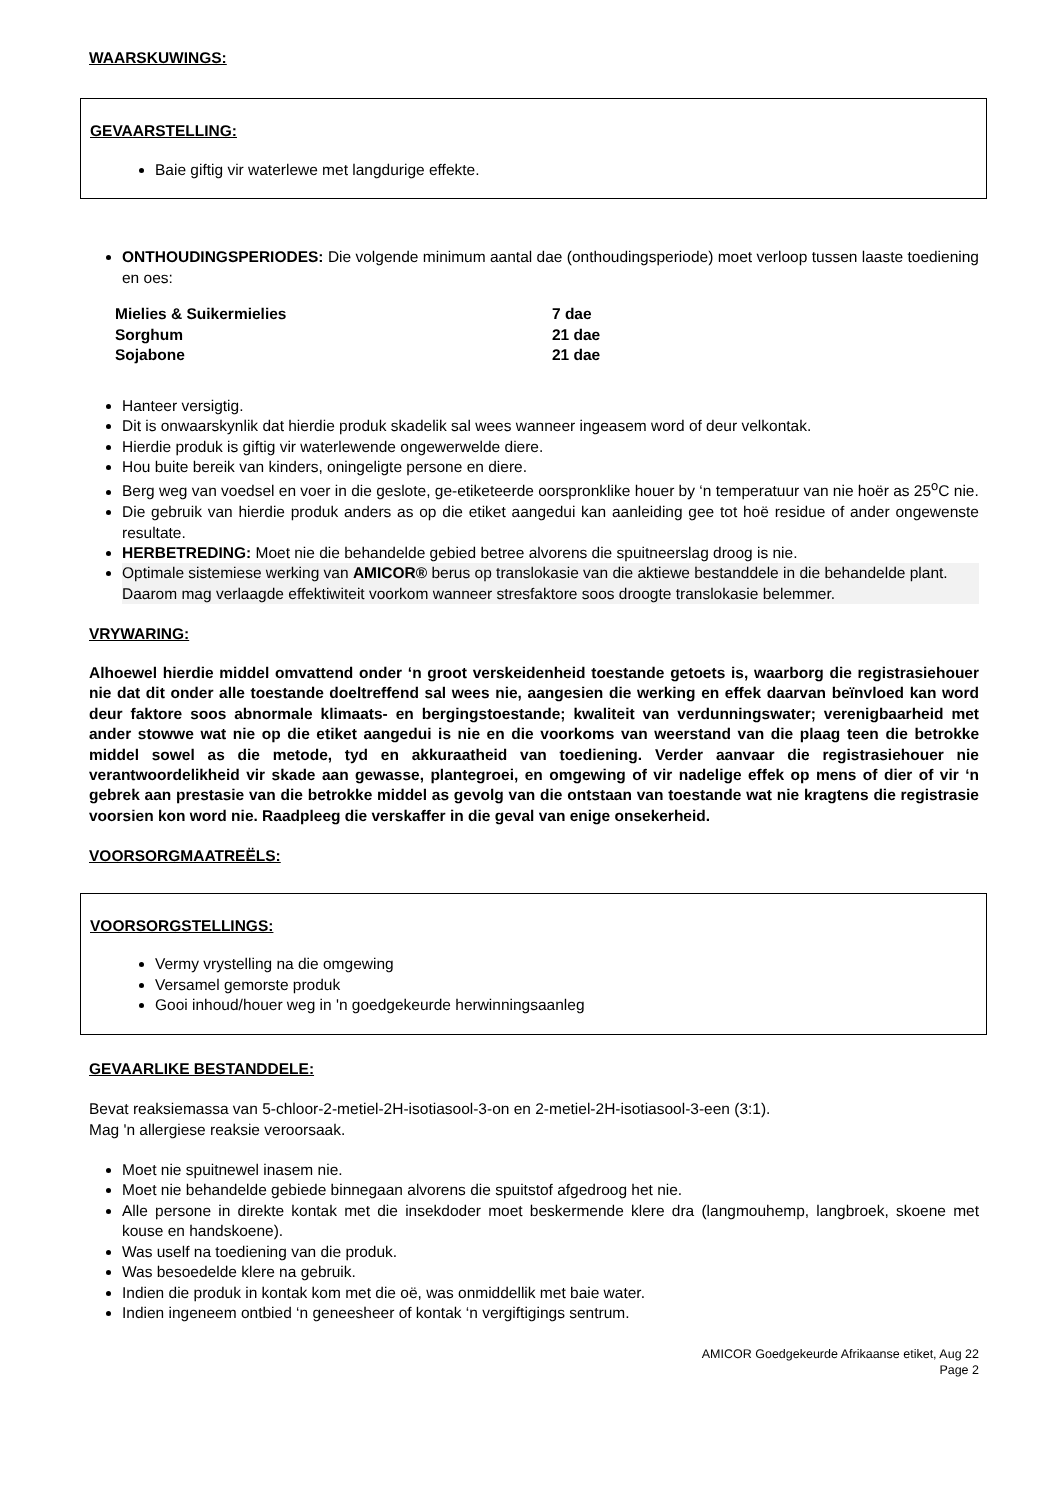WAARSKUWINGS:
GEVAARSTELLING:
Baie giftig vir waterlewe met langdurige effekte.
ONTHOUDINGSPERIODES: Die volgende minimum aantal dae (onthoudingsperiode) moet verloop tussen laaste toediening en oes:
| Mielies & Suikermielies | 7 dae |
| Sorghum | 21 dae |
| Sojabone | 21 dae |
Hanteer versigtig.
Dit is onwaarskynlik dat hierdie produk skadelik sal wees wanneer ingeasem word of deur velkontak.
Hierdie produk is giftig vir waterlewende ongewerwelde diere.
Hou buite bereik van kinders, oningeligte persone en diere.
Berg weg van voedsel en voer in die geslote, ge-etiketeerde oorspronklike houer by ‘n temperatuur van nie hoër as 25<sup>o</sup>C nie.
Die gebruik van hierdie produk anders as op die etiket aangedui kan aanleiding gee tot hoë residue of ander ongewenste resultate.
HERBETREDING: Moet nie die behandelde gebied betree alvorens die spuitneerslag droog is nie.
Optimale sistemiese werking van AMICOR® berus op translokasie van die aktiewe bestanddele in die behandelde plant. Daarom mag verlaagde effektiwiteit voorkom wanneer stresfaktore soos droogte translokasie belemmer.
VRYWARING:
Alhoewel hierdie middel omvattend onder ‘n groot verskeidenheid toestande getoets is, waarborg die registrasiehouer nie dat dit onder alle toestande doeltreffend sal wees nie, aangesien die werking en effek daarvan beïnvloed kan word deur faktore soos abnormale klimaats- en bergingstoestande; kwaliteit van verdunningswater; verenigbaarheid met ander stowwe wat nie op die etiket aangedui is nie en die voorkoms van weerstand van die plaag teen die betrokke middel sowel as die metode, tyd en akkuraatheid van toediening. Verder aanvaar die registrasiehouer nie verantwoordelikheid vir skade aan gewasse, plantegroei, en omgewing of vir nadelige effek op mens of dier of vir ‘n gebrek aan prestasie van die betrokke middel as gevolg van die ontstaan van toestande wat nie kragtens die registrasie voorsien kon word nie. Raadpleeg die verskaffer in die geval van enige onsekerheid.
VOORSORGMAATREËLS:
VOORSORGSTELLINGS:
Vermy vrystelling na die omgewing
Versamel gemorste produk
Gooi inhoud/houer weg in 'n goedgekeurde herwinningsaanleg
GEVAARLIKE BESTANDDELE:
Bevat reaksiemassa van 5-chloor-2-metiel-2H-isotiasool-3-on en 2-metiel-2H-isotiasool-3-een (3:1).
Mag 'n allergiese reaksie veroorsaak.
Moet nie spuitnewel inasem nie.
Moet nie behandelde gebiede binnegaan alvorens die spuitstof afgedroog het nie.
Alle persone in direkte kontak met die insekdoder moet beskermende klere dra (langmouhemp, langbroek, skoene met kouse en handskoene).
Was uself na toediening van die produk.
Was besoedelde klere na gebruik.
Indien die produk in kontak kom met die oë, was onmiddellik met baie water.
Indien ingeneem ontbied ‘n geneesheer of kontak ‘n vergiftigings sentrum.
AMICOR Goedgekeurde Afrikaanse etiket, Aug 22
Page 2